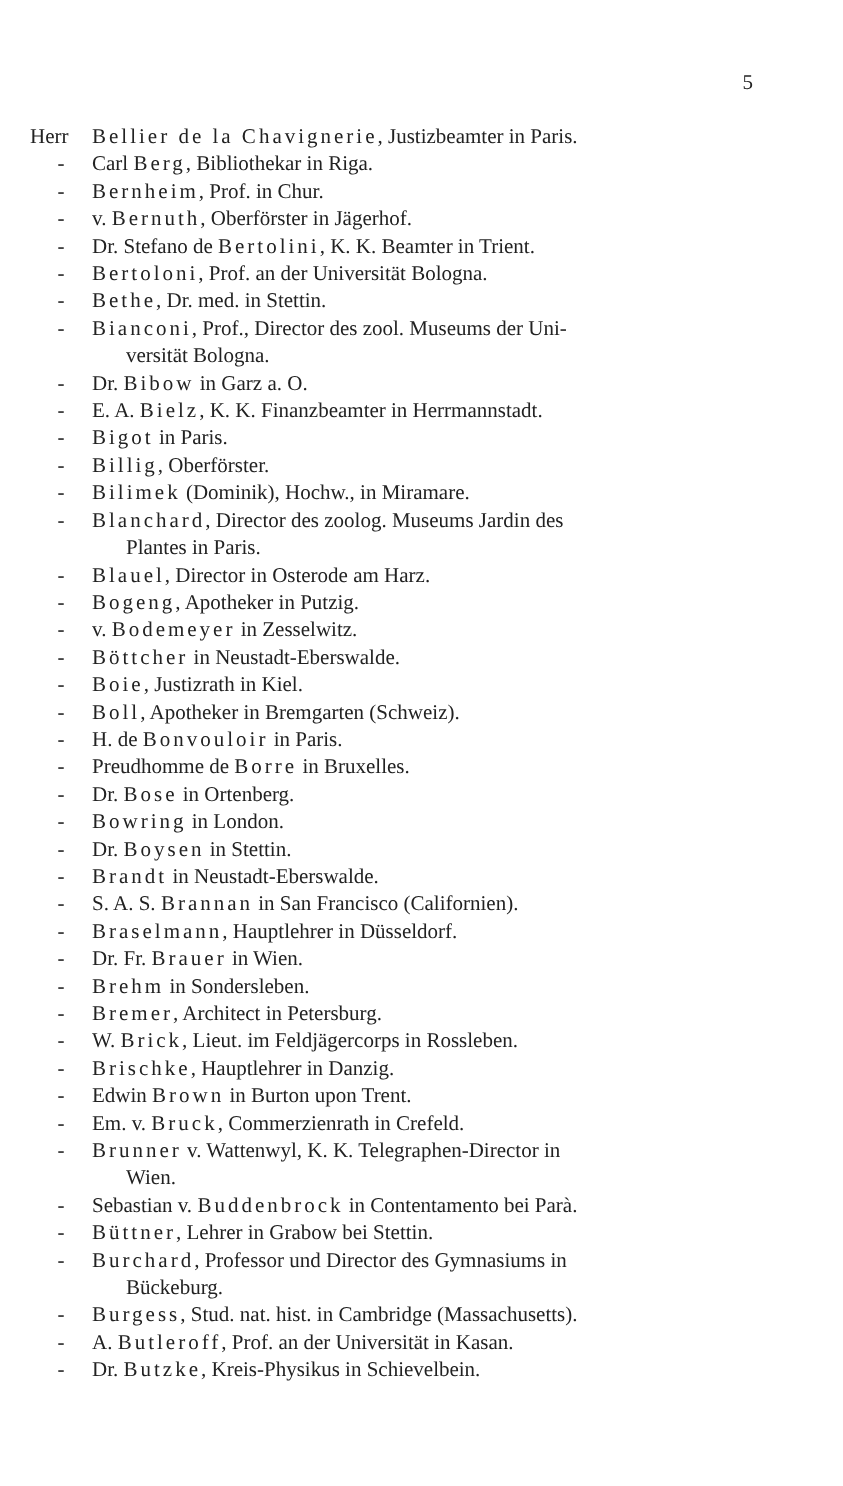5
Herr Bellier de la Chavignerie, Justizbeamter in Paris.
- Carl Berg, Bibliothekar in Riga.
- Bernheim, Prof. in Chur.
- v. Bernuth, Oberförster in Jägerhof.
- Dr. Stefano de Bertolini, K. K. Beamter in Trient.
- Bertoloni, Prof. an der Universität Bologna.
- Bethe, Dr. med. in Stettin.
- Bianconi, Prof., Director des zool. Museums der Uni-
versität Bologna.
- Dr. Bibow in Garz a. O.
- E. A. Bielz, K. K. Finanzbeamter in Herrmannstadt.
- Bigot in Paris.
- Billig, Oberförster.
- Bilimek (Dominik), Hochw., in Miramare.
- Blanchard, Director des zoolog. Museums Jardin des
Plantes in Paris.
- Blauel, Director in Osterode am Harz.
- Bogeng, Apotheker in Putzig.
- v. Bodemeyer in Zesselwitz.
- Böttcher in Neustadt-Eberswalde.
- Boie, Justizrath in Kiel.
- Boll, Apotheker in Bremgarten (Schweiz).
- H. de Bonvouloir in Paris.
- Preudhomme de Borre in Bruxelles.
- Dr. Bose in Ortenberg.
- Bowring in London.
- Dr. Boysen in Stettin.
- Brandt in Neustadt-Eberswalde.
- S. A. S. Brannan in San Francisco (Californien).
- Braselmann, Hauptlehrer in Düsseldorf.
- Dr. Fr. Brauer in Wien.
- Brehm in Sondersleben.
- Bremer, Architect in Petersburg.
- W. Brick, Lieut. im Feldjägercorps in Rossleben.
- Brischke, Hauptlehrer in Danzig.
- Edwin Brown in Burton upon Trent.
- Em. v. Bruck, Commerzienrath in Crefeld.
- Brunner v. Wattenwyl, K. K. Telegraphen-Director in
Wien.
- Sebastian v. Buddenbrock in Contentamento bei Parà.
- Büttner, Lehrer in Grabow bei Stettin.
- Burchard, Professor und Director des Gymnasiums in
Bückeburg.
- Burgess, Stud. nat. hist. in Cambridge (Massachusetts).
- A. Butleroff, Prof. an der Universität in Kasan.
- Dr. Butzke, Kreis-Physikus in Schievelbein.